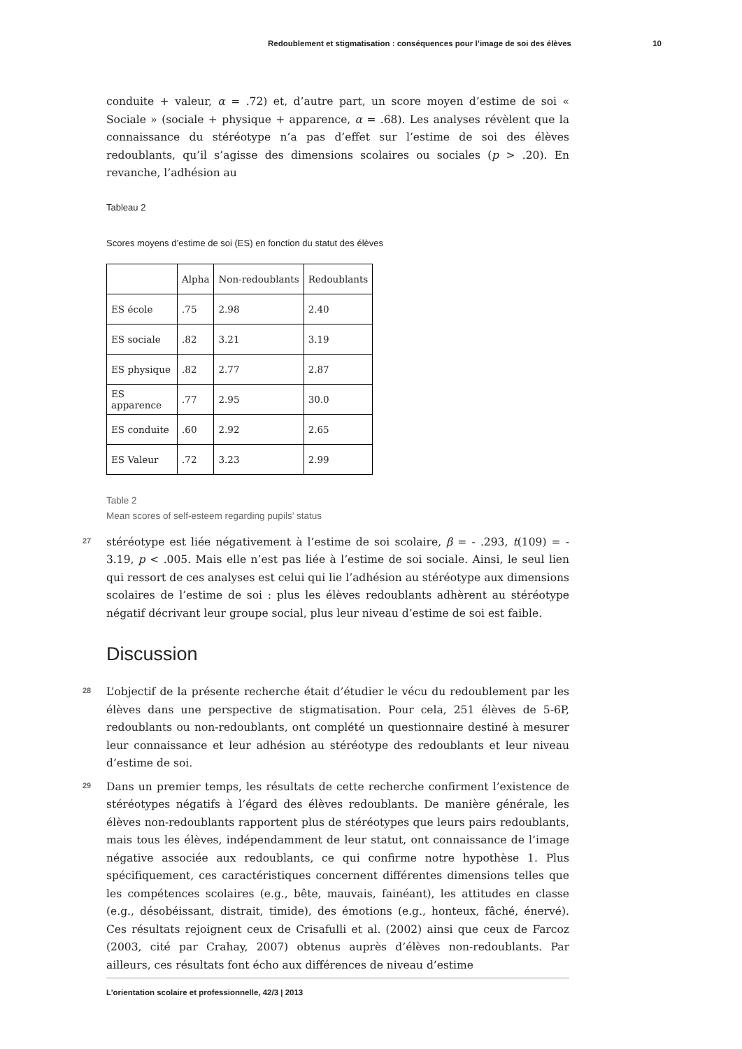Redoublement et stigmatisation : conséquences pour l’image de soi des élèves 10
conduite + valeur, α = .72) et, d’autre part, un score moyen d’estime de soi « Sociale » (sociale + physique + apparence, α = .68). Les analyses révèlent que la connaissance du stéréotype n’a pas d’effet sur l’estime de soi des élèves redoublants, qu’il s’agisse des dimensions scolaires ou sociales (p > .20). En revanche, l’adhésion au
Tableau 2
Scores moyens d’estime de soi (ES) en fonction du statut des élèves
| | Alpha | Non-redoublants | Redoublants |
| ES école | .75 | 2.98 | 2.40 |
| ES sociale | .82 | 3.21 | 3.19 |
| ES physique | .82 | 2.77 | 2.87 |
| ES apparence | .77 | 2.95 | 30.0 |
| ES conduite | .60 | 2.92 | 2.65 |
| ES Valeur | .72 | 3.23 | 2.99 |
Table 2
Mean scores of self-esteem regarding pupils’ status
27
stéréotype est liée négativement à l’estime de soi scolaire, β = - .293, t(109) = - 3.19, p < .005. Mais elle n’est pas liée à l’estime de soi sociale. Ainsi, le seul lien qui ressort de ces analyses est celui qui lie l’adhésion au stéréotype aux dimensions scolaires de l’estime de soi : plus les élèves redoublants adhèrent au stéréotype négatif décrivant leur groupe social, plus leur niveau d’estime de soi est faible.
Discussion
28
L’objectif de la présente recherche était d’étudier le vécu du redoublement par les élèves dans une perspective de stigmatisation. Pour cela, 251 élèves de 5-6P, redoublants ou non-redoublants, ont complété un questionnaire destiné à mesurer leur connaissance et leur adhésion au stéréotype des redoublants et leur niveau d’estime de soi.
29
Dans un premier temps, les résultats de cette recherche confirment l’existence de stéréotypes négatifs à l’égard des élèves redoublants. De manière générale, les élèves non-redoublants rapportent plus de stéréotypes que leurs pairs redoublants, mais tous les élèves, indépendamment de leur statut, ont connaissance de l’image négative associée aux redoublants, ce qui confirme notre hypothèse 1. Plus spécifiquement, ces caractéristiques concernent différentes dimensions telles que les compétences scolaires (e.g., bête, mauvais, fainéant), les attitudes en classe (e.g., désobéissant, distrait, timide), des émotions (e.g., honteux, fâché, énervé). Ces résultats rejoignent ceux de Crisafulli et al. (2002) ainsi que ceux de Farcoz (2003, cité par Crahay, 2007) obtenus auprès d’élèves non-redoublants. Par ailleurs, ces résultats font écho aux différences de niveau d’estime
L’orientation scolaire et professionnelle, 42/3 | 2013